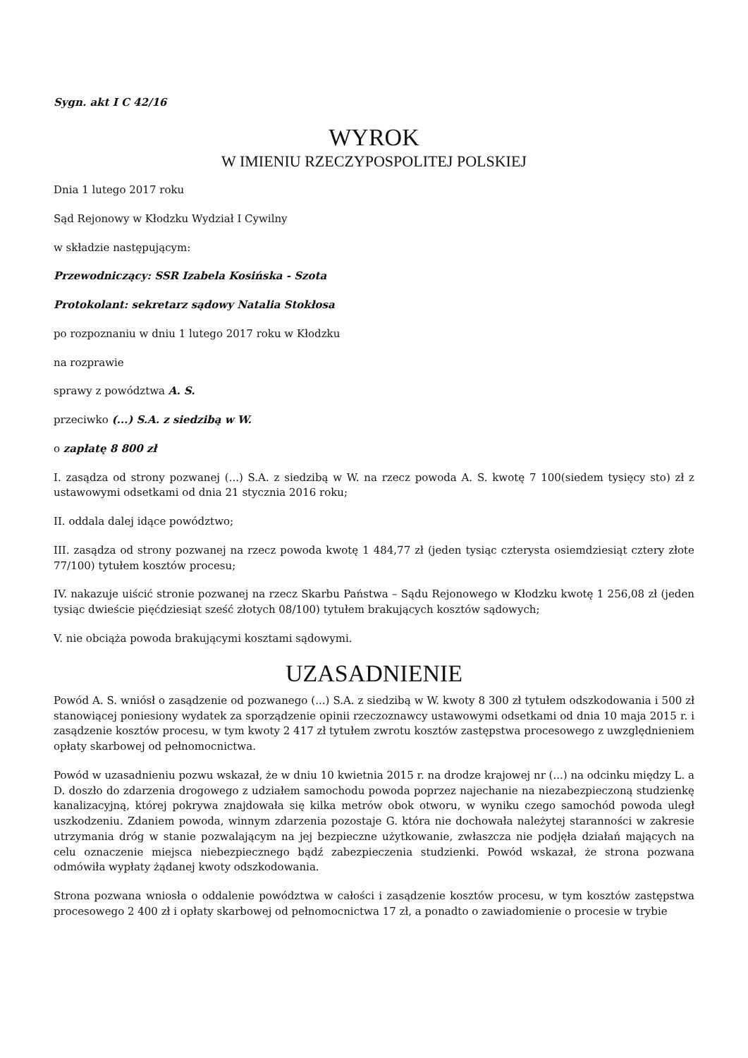Sygn. akt I C 42/16
WYROK
W IMIENIU RZECZYPOSPOLITEJ POLSKIEJ
Dnia 1 lutego 2017 roku
Sąd Rejonowy w Kłodzku Wydział I Cywilny
w składzie następującym:
Przewodniczący: SSR Izabela Kosińska - Szota
Protokolant: sekretarz sądowy Natalia Stokłosa
po rozpoznaniu w dniu 1 lutego 2017 roku w Kłodzku
na rozprawie
sprawy z powództwa A. S.
przeciwko (...) S.A. z siedzibą w W.
o zapłatę 8 800 zł
I. zasądza od strony pozwanej (...) S.A. z siedzibą w W. na rzecz powoda A. S. kwotę 7 100(siedem tysięcy sto) zł z ustawowymi odsetkami od dnia 21 stycznia 2016 roku;
II. oddala dalej idące powództwo;
III. zasądza od strony pozwanej na rzecz powoda kwotę 1 484,77 zł (jeden tysiąc czterysta osiemdziesiąt cztery złote 77/100) tytułem kosztów procesu;
IV. nakazuje uiścić stronie pozwanej na rzecz Skarbu Państwa – Sądu Rejonowego w Kłodzku kwotę 1 256,08 zł (jeden tysiąc dwieście pięćdziesiąt sześć złotych 08/100) tytułem brakujących kosztów sądowych;
V. nie obciąża powoda brakującymi kosztami sądowymi.
UZASADNIENIE
Powód A. S. wniósł o zasądzenie od pozwanego (...) S.A. z siedzibą w W. kwoty 8 300 zł tytułem odszkodowania i 500 zł stanowiącej poniesiony wydatek za sporządzenie opinii rzeczoznawcy ustawowymi odsetkami od dnia 10 maja 2015 r. i zasądzenie kosztów procesu, w tym kwoty 2 417 zł tytułem zwrotu kosztów zastępstwa procesowego z uwzględnieniem opłaty skarbowej od pełnomocnictwa.
Powód w uzasadnieniu pozwu wskazał, że w dniu 10 kwietnia 2015 r. na drodze krajowej nr (...) na odcinku między L. a D. doszło do zdarzenia drogowego z udziałem samochodu powoda poprzez najechanie na niezabezpieczoną studzienkę kanalizacyjną, której pokrywa znajdowała się kilka metrów obok otworu, w wyniku czego samochód powoda uległ uszkodzeniu. Zdaniem powoda, winnym zdarzenia pozostaje G. która nie dochowała należytej staranności w zakresie utrzymania dróg w stanie pozwalającym na jej bezpieczne użytkowanie, zwłaszcza nie podjęła działań mających na celu oznaczenie miejsca niebezpiecznego bądź zabezpieczenia studzienki. Powód wskazał, że strona pozwana odmówiła wypłaty żądanej kwoty odszkodowania.
Strona pozwana wniosła o oddalenie powództwa w całości i zasądzenie kosztów procesu, w tym kosztów zastępstwa procesowego 2 400 zł i opłaty skarbowej od pełnomocnictwa 17 zł, a ponadto o zawiadomienie o procesie w trybie